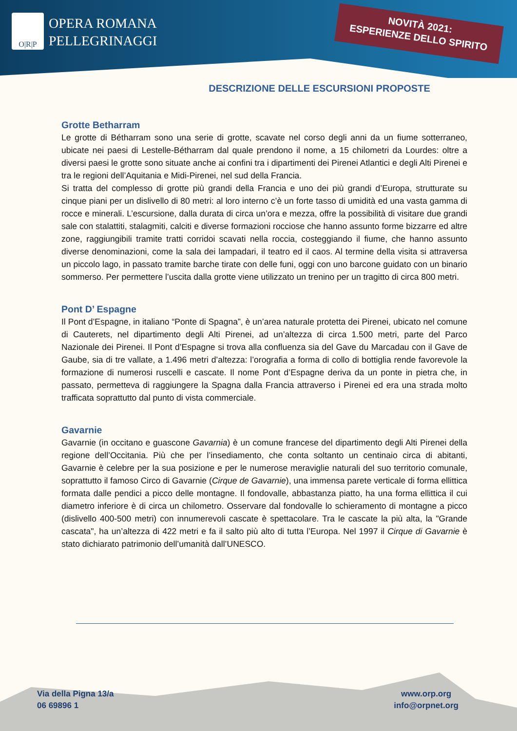O|R|P
OPERA ROMANA
PELLEGRINAGGI
NOVITÀ 2021:
ESPERIENZE DELLO SPIRITO
DESCRIZIONE DELLE ESCURSIONI PROPOSTE
Grotte Betharram
Le grotte di Bétharram sono una serie di grotte, scavate nel corso degli anni da un fiume sotterraneo, ubicate nei paesi di Lestelle-Bétharram dal quale prendono il nome, a 15 chilometri da Lourdes: oltre a diversi paesi le grotte sono situate anche ai confini tra i dipartimenti dei Pirenei Atlantici e degli Alti Pirenei e tra le regioni dell’Aquitania e Midi-Pirenei, nel sud della Francia.
Si tratta del complesso di grotte più grandi della Francia e uno dei più grandi d’Europa, strutturate su cinque piani per un dislivello di 80 metri: al loro interno c’è un forte tasso di umidità ed una vasta gamma di rocce e minerali. L’escursione, dalla durata di circa un’ora e mezza, offre la possibilità di visitare due grandi sale con stalattiti, stalagmiti, calciti e diverse formazioni rocciose che hanno assunto forme bizzarre ed altre zone, raggiungibili tramite tratti corridoi scavati nella roccia, costeggiando il fiume, che hanno assunto diverse denominazioni, come la sala dei lampadari, il teatro ed il caos. Al termine della visita si attraversa un piccolo lago, in passato tramite barche tirate con delle funi, oggi con uno barcone guidato con un binario sommerso. Per permettere l’uscita dalla grotte viene utilizzato un trenino per un tragitto di circa 800 metri.
Pont D’ Espagne
Il Pont d’Espagne, in italiano “Ponte di Spagna”, è un’area naturale protetta dei Pirenei, ubicato nel comune di Cauterets, nel dipartimento degli Alti Pirenei, ad un’altezza di circa 1.500 metri, parte del Parco Nazionale dei Pirenei. Il Pont d’Espagne si trova alla confluenza sia del Gave du Marcadau con il Gave de Gaube, sia di tre vallate, a 1.496 metri d’altezza: l’orografia a forma di collo di bottiglia rende favorevole la formazione di numerosi ruscelli e cascate. Il nome Pont d’Espagne deriva da un ponte in pietra che, in passato, permetteva di raggiungere la Spagna dalla Francia attraverso i Pirenei ed era una strada molto trafficata soprattutto dal punto di vista commerciale.
Gavarnie
Gavarnie (in occitano e guascone Gavarnia) è un comune francese del dipartimento degli Alti Pirenei della regione dell’Occitania. Più che per l’insediamento, che conta soltanto un centinaio circa di abitanti, Gavarnie è celebre per la sua posizione e per le numerose meraviglie naturali del suo territorio comunale, soprattutto il famoso Circo di Gavarnie (Cirque de Gavarnie), una immensa parete verticale di forma ellittica formata dalle pendici a picco delle montagne. Il fondovalle, abbastanza piatto, ha una forma ellittica il cui diametro inferiore è di circa un chilometro. Osservare dal fondovalle lo schieramento di montagne a picco (dislivello 400-500 metri) con innumerevoli cascate è spettacolare. Tra le cascate la più alta, la "Grande cascata", ha un’altezza di 422 metri e fa il salto più alto di tutta l’Europa. Nel 1997 il Cirque di Gavarnie è stato dichiarato patrimonio dell’umanità dall’UNESCO.
Via della Pigna 13/a
06 69896 1
www.orp.org
info@orpnet.org